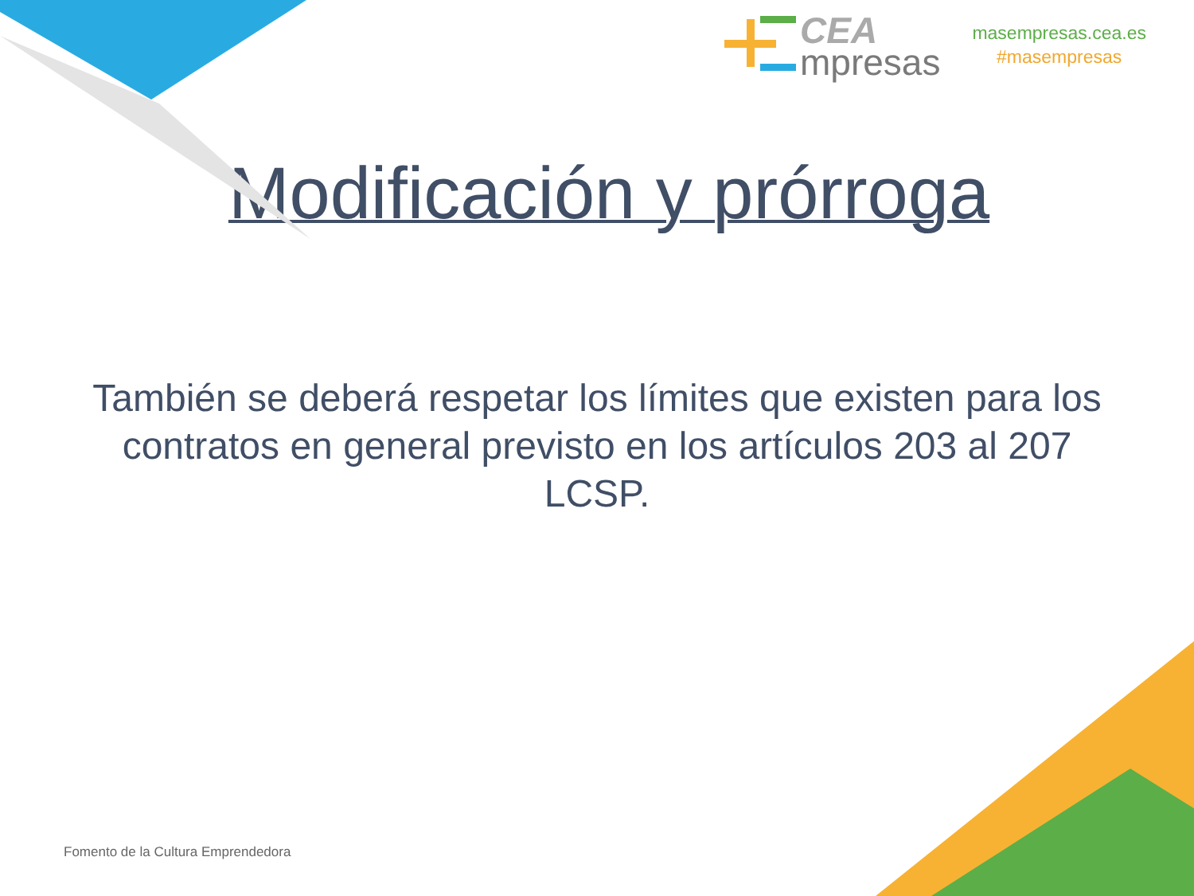CEA
mpresas
masempresas.cea.es
#masempresas
Modificación y prórroga
También se deberá respetar los límites que existen para los contratos en general previsto en los artículos 203 al 207 LCSP.
Fomento de la Cultura Emprendedora